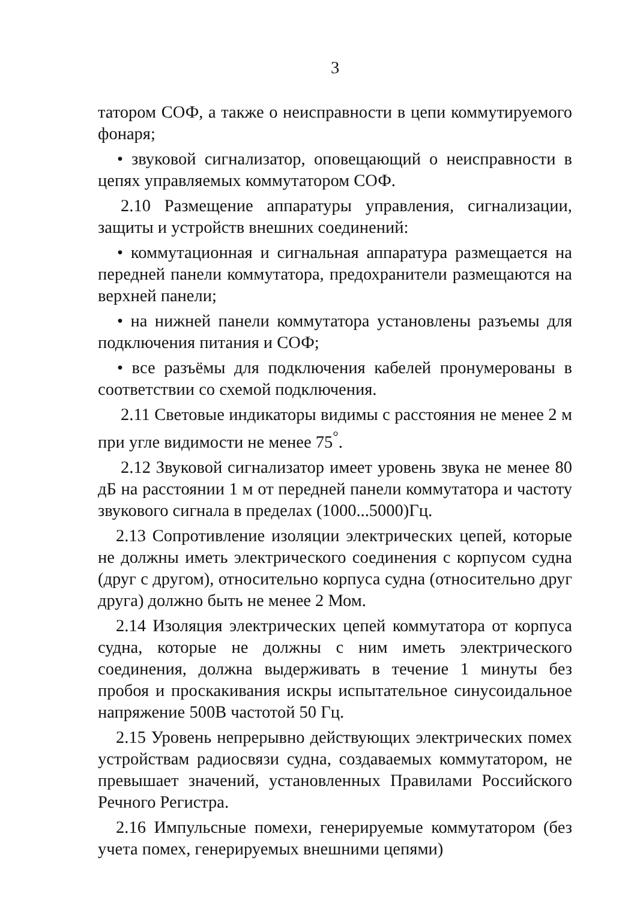3
татором СОФ, а также о неисправности в цепи коммутируемого фонаря;
• звуковой сигнализатор, оповещающий о неисправности в цепях управляемых коммутатором СОФ.
2.10 Размещение аппаратуры управления, сигнализации, защиты и устройств внешних соединений:
• коммутационная и сигнальная аппаратура размещается на передней панели коммутатора, предохранители размещаются на верхней панели;
• на нижней панели коммутатора установлены разъемы для подключения питания и СОФ;
• все разъёмы для подключения кабелей пронумерованы в соответствии со схемой подключения.
2.11 Световые индикаторы видимы с расстояния не менее 2 м при угле видимости не менее 75<sup>°</sup>.
2.12 Звуковой сигнализатор имеет уровень звука не менее 80 дБ на расстоянии 1 м от передней панели коммутатора и частоту звукового сигнала в пределах (1000...5000)Гц.
2.13 Сопротивление изоляции электрических цепей, которые не должны иметь электрического соединения с корпусом судна (друг с другом), относительно корпуса судна (относительно друг друга) должно быть не менее 2 Мом.
2.14 Изоляция электрических цепей коммутатора от корпуса судна, которые не должны с ним иметь электрического соединения, должна выдерживать в течение 1 минуты без пробоя и проскакивания искры испытательное синусоидальное напряжение 500В частотой 50 Гц.
2.15 Уровень непрерывно действующих электрических помех устройствам радиосвязи судна, создаваемых коммутатором, не превышает значений, установленных Правилами Российского Речного Регистра.
2.16 Импульсные помехи, генерируемые коммутатором (без учета помех, генерируемых внешними цепями)